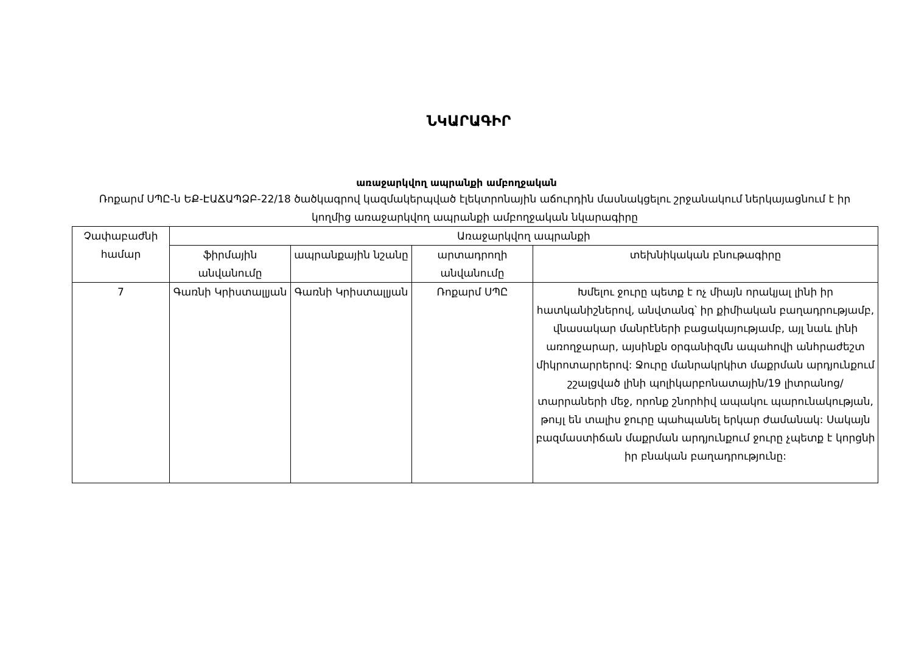ՆԿԱՐԱԳԻՐ
առաջարկվող ապրանքի ամբողջական
Ռոքարմ ՍՊԸ-ն ԵՔ-ԷԱՃԱՊՁԲ-22/18 ծածկագրով կազմակերպված էլեկտրոնային աճուրդին մասնակցելու շրջանակում ներկայացնում է իր կողմից առաջարկվող ապրանքի ամբողջական նկարագիրը
| Չափաբաժնի համար | Առաջարկվող ապրանքի | | | |
| --- | --- | --- | --- | --- |
| | ֆիրմային անվանումը | ապրանքային նշանը | արտադրողի անվանումը | տեխնիկական բնութագիրը |
| 7 | Գառնի Կրիստալլյան | Գառնի Կրիստալլյան | Ռոքարմ ՍՊԸ | Խմելու ջուրը պետք է ոչ միայն որակյալ լինի իր հատկանիշներով, անվտանգ՝ իր քիմիական բաղադրությամբ, վնասակար մանրէների բացակայությամբ, այլ նաև լինի առողջարար, այսինքն օրգանիզմն ապահովի անհրաժեշտ միկրոտարրերով: Ջուրը մանրակրկիտ մաքրման արդյունքում շշալցված լինի պոլիկարբոնատային/19 լիտրանոց/ տարրաների մեջ, որոնք շնորհիվ ապակու պարունակության, թույլ են տալիս ջուրը պահպանել երկար ժամանակ: Սակայն բազմաստիճան մաքրման արդյունքում ջուրը չպետք է կորցնի իր բնական բաղադրությունը: |